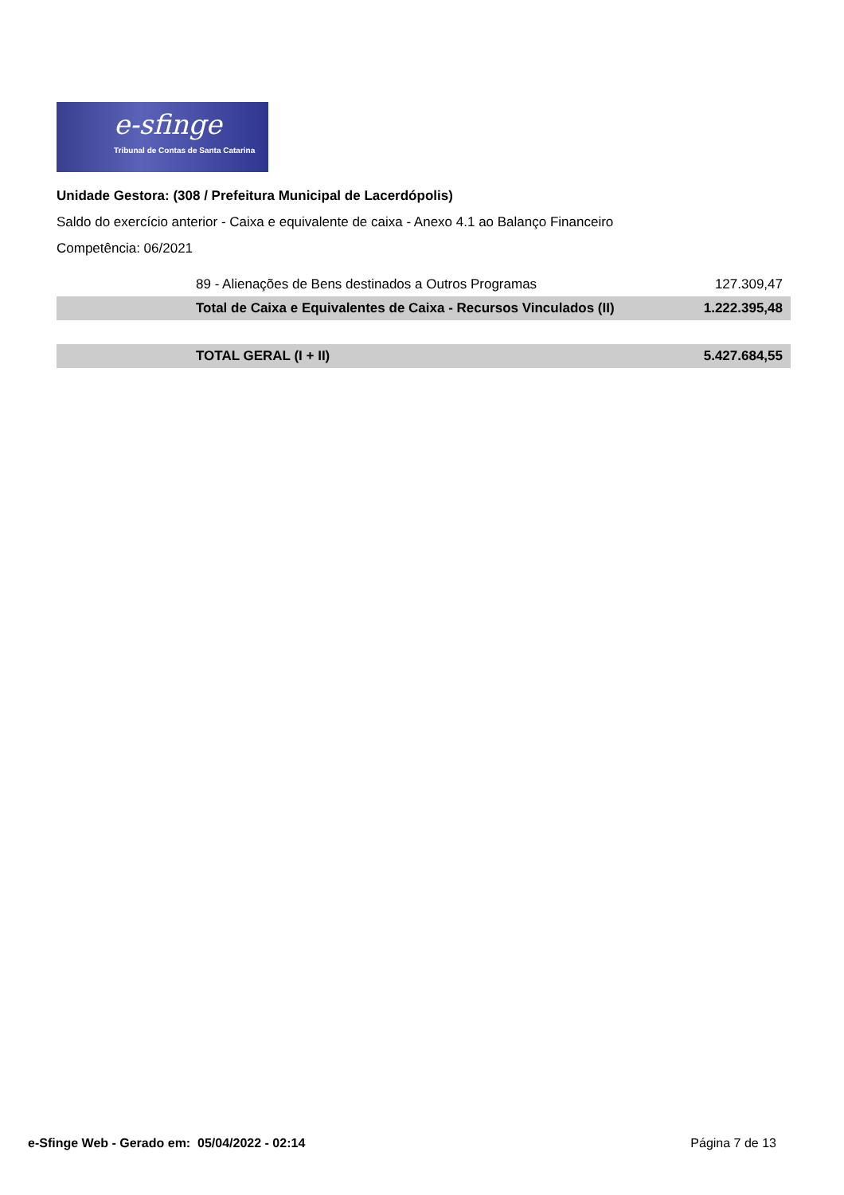e-sfinge
Tribunal de Contas de Santa Catarina
Unidade Gestora: (308 / Prefeitura Municipal de Lacerdópolis)
Saldo do exercício anterior - Caixa e equivalente de caixa - Anexo 4.1 ao Balanço Financeiro
Competência: 06/2021
| | 89 - Alienações de Bens destinados a Outros Programas | 127.309,47 |
| | Total de Caixa e Equivalentes de Caixa - Recursos Vinculados (II) | 1.222.395,48 |
| | TOTAL GERAL (I + II) | 5.427.684,55 |
e-Sfinge Web - Gerado em: 05/04/2022 - 02:14 Página 7 de 13